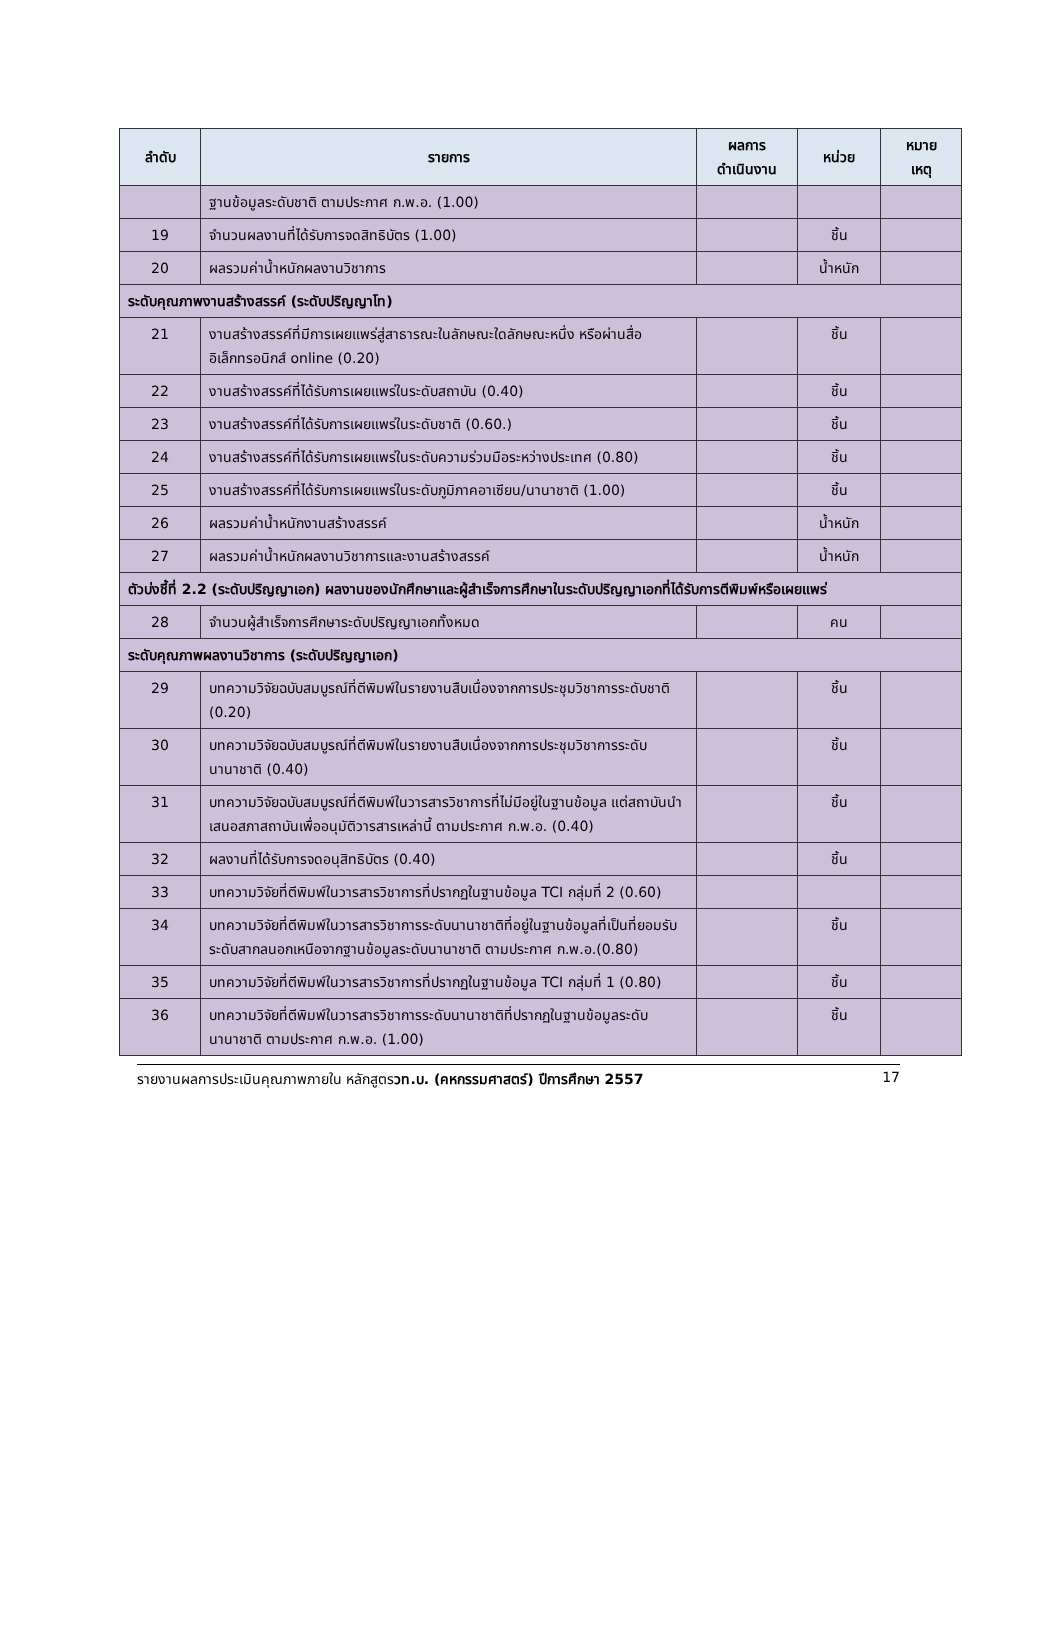| ลำดับ | รายการ | ผลการ ดำเนินงาน | หน่วย | หมาย เหตุ |
| --- | --- | --- | --- | --- |
| | ฐานข้อมูลระดับชาติ ตามประกาศ ก.พ.อ. (1.00) | | | |
| 19 | จำนวนผลงานที่ได้รับการจดสิทธิบัตร (1.00) | | ชิ้น | |
| 20 | ผลรวมค่าน้ำหนักผลงานวิชาการ | | น้ำหนัก | |
| ระดับคุณภาพงานสร้างสรรค์ (ระดับปริญญาโท) | | | | |
| 21 | งานสร้างสรรค์ที่มีการเผยแพร่สู่สาธารณะในลักษณะใดลักษณะหนึ่ง หรือผ่านสื่ออิเล็กทรอนิกส์ online (0.20) | | ชิ้น | |
| 22 | งานสร้างสรรค์ที่ได้รับการเผยแพร่ในระดับสถาบัน (0.40) | | ชิ้น | |
| 23 | งานสร้างสรรค์ที่ได้รับการเผยแพร่ในระดับชาติ (0.60.) | | ชิ้น | |
| 24 | งานสร้างสรรค์ที่ได้รับการเผยแพร่ในระดับความร่วมมือระหว่างประเทศ (0.80) | | ชิ้น | |
| 25 | งานสร้างสรรค์ที่ได้รับการเผยแพร่ในระดับภูมิภาคอาเซียน/นานาชาติ (1.00) | | ชิ้น | |
| 26 | ผลรวมค่าน้ำหนักงานสร้างสรรค์ | | น้ำหนัก | |
| 27 | ผลรวมค่าน้ำหนักผลงานวิชาการและงานสร้างสรรค์ | | น้ำหนัก | |
| ตัวบ่งชี้ที่ 2.2 (ระดับปริญญาเอก) ผลงานของนักศึกษาและผู้สำเร็จการศึกษาในระดับปริญญาเอกที่ได้รับการตีพิมพ์หรือเผยแพร่ | | | | |
| 28 | จำนวนผู้สำเร็จการศึกษาระดับปริญญาเอกทั้งหมด | | คน | |
| ระดับคุณภาพผลงานวิชาการ (ระดับปริญญาเอก) | | | | |
| 29 | บทความวิจัยฉบับสมบูรณ์ที่ตีพิมพ์ในรายงานสืบเนื่องจากการประชุมวิชาการระดับชาติ (0.20) | | ชิ้น | |
| 30 | บทความวิจัยฉบับสมบูรณ์ที่ตีพิมพ์ในรายงานสืบเนื่องจากการประชุมวิชาการระดับนานาชาติ (0.40) | | ชิ้น | |
| 31 | บทความวิจัยฉบับสมบูรณ์ที่ตีพิมพ์ในวารสารวิชาการที่ไม่มีอยู่ในฐานข้อมูล แต่สถาบันนำเสนอสภาสถาบันเพื่ออนุมัติวารสารเหล่านี้ ตามประกาศ ก.พ.อ. (0.40) | | ชิ้น | |
| 32 | ผลงานที่ได้รับการจดอนุสิทธิบัตร (0.40) | | ชิ้น | |
| 33 | บทความวิจัยที่ตีพิมพ์ในวารสารวิชาการที่ปรากฏในฐานข้อมูล TCI กลุ่มที่ 2 (0.60) | | | |
| 34 | บทความวิจัยที่ตีพิมพ์ในวารสารวิชาการระดับนานาชาติที่อยู่ในฐานข้อมูลที่เป็นที่ยอมรับระดับสากลนอกเหนือจากฐานข้อมูลระดับนานาชาติ ตามประกาศ ก.พ.อ.(0.80) | | ชิ้น | |
| 35 | บทความวิจัยที่ตีพิมพ์ในวารสารวิชาการที่ปรากฏในฐานข้อมูล TCI กลุ่มที่ 1 (0.80) | | ชิ้น | |
| 36 | บทความวิจัยที่ตีพิมพ์ในวารสารวิชาการระดับนานาชาติที่ปรากฏในฐานข้อมูลระดับนานาชาติ ตามประกาศ ก.พ.อ. (1.00) | | ชิ้น | |
รายงานผลการประเมินคุณภาพภายใน หลักสูตรวท.บ. (คหกรรมศาสตร์) ปีการศึกษา 2557 17